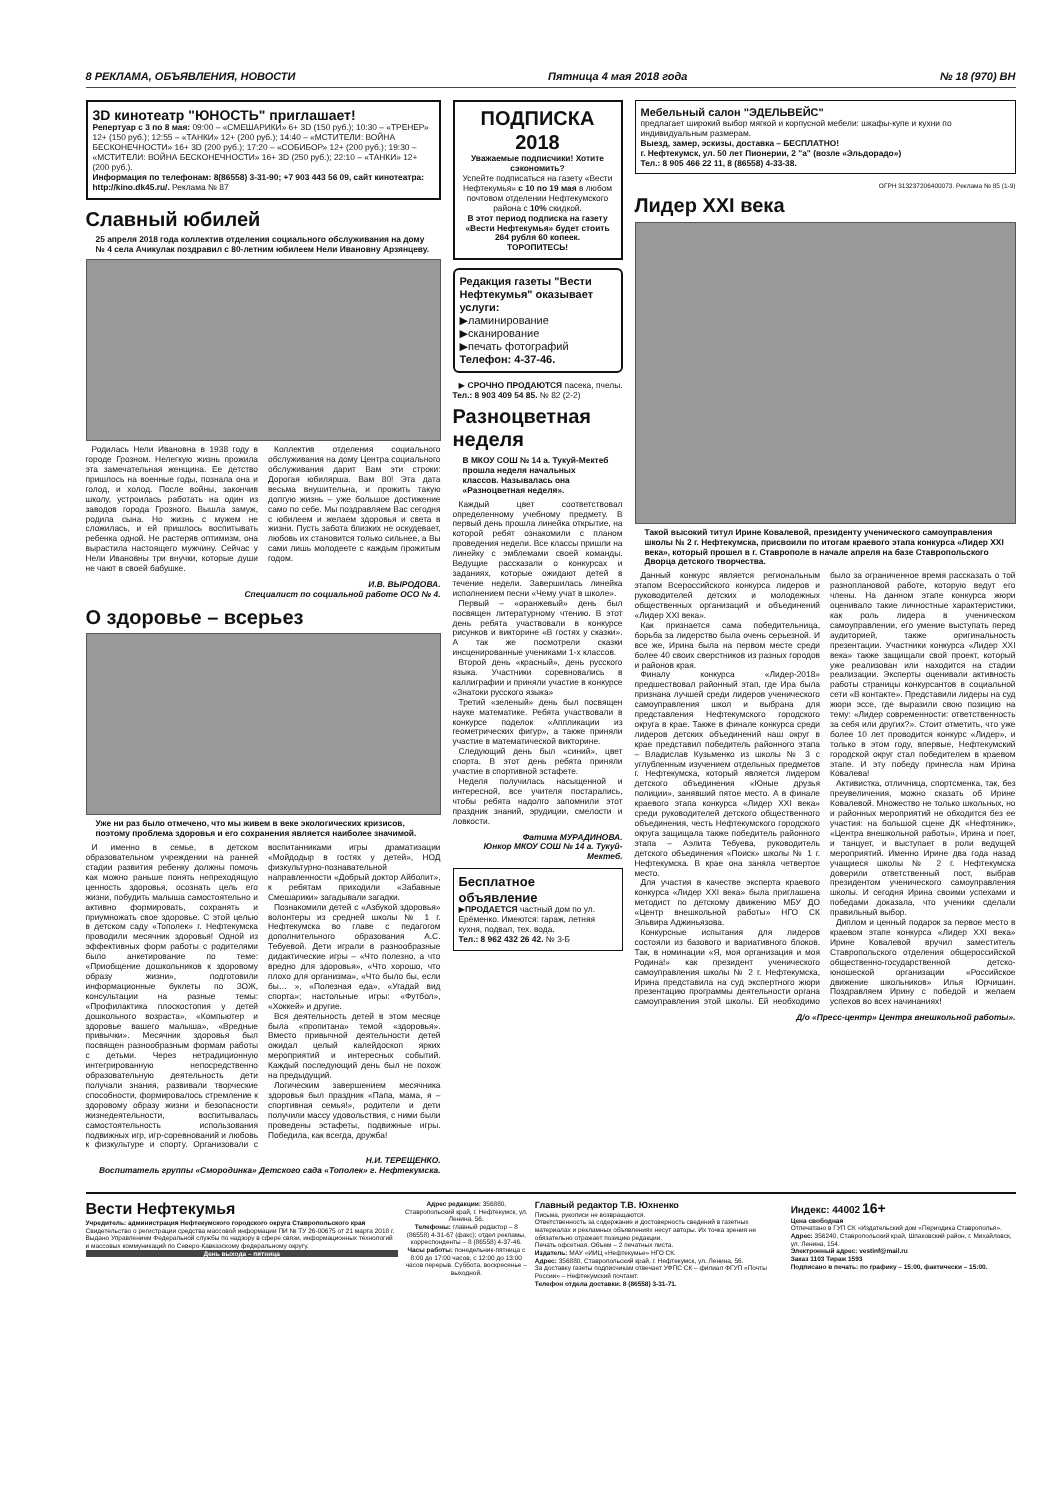8 РЕКЛАМА, ОБЪЯВЛЕНИЯ, НОВОСТИ Пятница 4 мая 2018 года № 18 (970) ВН
3D кинотеатр "ЮНОСТЬ" приглашает!
Репертуар с 3 по 8 мая: 09:00 – «СМЕШАРИКИ» 6+ 3D (150 руб.); 10:30 – «ТРЕНЕР» 12+ (150 руб.); 12:55 – «ТАНКИ» 12+ (200 руб.); 14:40 – «МСТИТЕЛИ: ВОЙНА БЕСКОНЕЧНОСТИ» 16+ 3D (200 руб.); 17:20 – «СОБИБОР» 12+ (200 руб.); 19:30 – «МСТИТЕЛИ: ВОЙНА БЕСКОНЕЧНОСТИ» 16+ 3D (250 руб.); 22:10 – «ТАНКИ» 12+ (200 руб.).
Информация по телефонам: 8(86558) 3-31-90; +7 903 443 56 09, сайт кинотеатра: http://kino.dk45.ru/. Реклама № 87
Славный юбилей
25 апреля 2018 года коллектив отделения социального обслуживания на дому № 4 села Ачикулак поздравил с 80-летним юбилеем Нели Ивановну Арзянцеву.
Родилась Нели Ивановна в 1938 году в городе Грозном. Нелегкую жизнь прожила эта замечательная женщина. Ее детство пришлось на военные годы, познала она и голод, и холод. После войны, закончив школу, устроилась работать на один из заводов города Грозного. Вышла замуж, родила сына. Но жизнь с мужем не сложилась, и ей пришлось воспитывать ребенка одной. Не растеряв оптимизм, она вырастила настоящего мужчину. Сейчас у Нели Ивановны три внучки, которые души не чают в своей бабушке.
Коллектив отделения социального обслуживания на дому Центра социального обслуживания дарит Вам эти строки: Дорогая юбилярша. Вам 80! Эта дата весьма внушительна, и прожить такую долгую жизнь – уже большое достижение само по себе. Мы поздравляем Вас сегодня с юбилеем и желаем здоровья и света в жизни. Пусть забота близких не оскудевает, любовь их становится только сильнее, а Вы сами лишь молодеете с каждым прожитым годом.
И.В. ВЫРОДОВА.
Специалист по социальной работе ОСО № 4.
О здоровье – всерьез
Уже ни раз было отмечено, что мы живем в веке экологических кризисов, поэтому проблема здоровья и его сохранения является наиболее значимой.
И именно в семье, в детском образовательном учреждении на ранней стадии развития ребенку должны помочь как можно раньше понять непреходящую ценность здоровья, осознать цель его жизни, побудить малыша самостоятельно и активно формировать, сохранять и приумножать свое здоровье. С этой целью в детском саду «Тополек» г. Нефтекумска проводили месячник здоровья! Одной из эффективных форм работы с родителями было анкетирование по теме: «Приобщение дошкольников к здоровому образу жизни», подготовили информационные буклеты по ЗОЖ, консультации на разные темы: «Профилактика плоскостопия у детей дошкольного возраста», «Компьютер и здоровье вашего малыша», «Вредные привычки». Месячник здоровья был посвящен разнообразным формам работы с детьми. Через нетрадиционную интегрированную непосредственно образовательную деятельность дети получали знания, развивали творческие способности, формировалось стремление к здоровому образу жизни и безопасности жизнедеятельности, воспитывалась самостоятельность использования подвижных игр, игр-соревнований и любовь к физкультуре и спорту. Организовали с воспитанниками игры драматизации «Мойдодыр в гостях у детей», НОД физкультурно-познавательной направленности «Добрый доктор Айболит», к ребятам приходили «Забавные Смешарики» загадывали загадки.
Познакомили детей с «Азбукой здоровья» волонтеры из средней школы № 1 г. Нефтекумска во главе с педагогом дополнительного образования А.С. Тебуевой. Дети играли в разнообразные дидактические игры – «Что полезно, а что вредно для здоровья», «Что хорошо, что плохо для организма», «Что было бы, если бы… », «Полезная еда», «Угадай вид спорта»; настольные игры: «Футбол», «Хоккей» и другие.
Вся деятельность детей в этом месяце была «пропитана» темой «здоровья». Вместо привычной деятельности детей ожидал целый калейдоскоп ярких мероприятий и интересных событий. Каждый последующий день был не похож на предыдущий.
Логическим завершением месячника здоровья был праздник «Папа, мама, я – спортивная семья!», родители и дети получили массу удовольствия, с ними были проведены эстафеты, подвижные игры. Победила, как всегда, дружба!
Н.И. ТЕРЕЩЕНКО.
Воспитатель группы «Смородинка» Детского сада «Тополек» г. Нефтекумска.
ПОДПИСКА 2018
Уважаемые подписчики! Хотите сэкономить?
Успейте подписаться на газету «Вести Нефтекумья» с 10 по 19 мая в любом почтовом отделении Нефтекумского района с 10% скидкой.
В этот период подписка на газету «Вести Нефтекумья» будет стоить 264 рубля 60 копеек.
ТОРОПИТЕСЬ!
Редакция газеты "Вести Нефтекумья" оказывает услуги:
▶ламинирование
▶сканирование
▶печать фотографий
Телефон: 4-37-46.
▶ СРОЧНО ПРОДАЮТСЯ пасека, пчелы. Тел.: 8 903 409 54 85. № 82 (2-2)
Разноцветная неделя
В МКОУ СОШ № 14 а. Тукуй-Мектеб прошла неделя начальных классов. Называлась она «Разноцветная неделя».
Каждый цвет соответствовал определенному учебному предмету. В первый день прошла линейка открытие, на которой ребят ознакомили с планом проведения недели. Все классы пришли на линейку с эмблемами своей команды. Ведущие рассказали о конкурсах и заданиях, которые ожидают детей в течение недели. Завершилась линейка исполнением песни «Чему учат в школе».
Первый – «оранжевый» день был посвящен литературному чтению. В этот день ребята участвовали в конкурсе рисунков и викторине «В гостях у сказки». А так же посмотрели сказки инсценированные учениками 1-х классов.
Второй день «красный», день русского языка. Участники соревновались в каллиграфии и приняли участие в конкурсе «Знатоки русского языка»
Третий «зеленый» день был посвящен науке математике. Ребята участвовали в конкурсе поделок «Аппликации из геометрических фигур», а также приняли участие в математической викторине.
Следующий день был «синий», цвет спорта. В этот день ребята приняли участие в спортивной эстафете.
Неделя получилась насыщенной и интересной, все учителя постарались, чтобы ребята надолго запомнили этот праздник знаний, эрудиции, смелости и ловкости.
Фатима МУРАДИНОВА.
Юнкор МКОУ СОШ № 14 а. Тукуй-Мектеб.
Бесплатное объявление
▶ПРОДАЕТСЯ частный дом по ул. Ерёменко. Имеются: гараж, летняя кухня, подвал, тех. вода.
Тел.: 8 962 432 26 42. № 3-Б
Мебельный салон "ЭДЕЛЬВЕЙС"
предлагает широкий выбор мягкой и корпусной мебели: шкафы-купе и кухни по индивидуальным размерам.
Выезд, замер, эскизы, доставка – БЕСПЛАТНО!
г. Нефтекумск, ул. 50 лет Пионерии, 2 "а" (возле «Эльдорадо»)
Тел.: 8 905 466 22 11, 8 (86558) 4-33-38.
ОГРН 313237206400073. Реклама № 85 (1-9)
Лидер XXI века
Такой высокий титул Ирине Ковалевой, президенту ученического самоуправления школы № 2 г. Нефтекумска, присвоили по итогам краевого этапа конкурса «Лидер XXI века», который прошел в г. Ставрополе в начале апреля на базе Ставропольского Дворца детского творчества.
Данный конкурс является региональным этапом Всероссийского конкурса лидеров и руководителей детских и молодежных общественных организаций и объединений «Лидер XXI века».
Как признается сама победительница, борьба за лидерство была очень серьезной. И все же, Ирина была на первом месте среди более 40 своих сверстников из разных городов и районов края.
Финалу конкурса «Лидер-2018» предшествовал районный этап, где Ира была признана лучшей среди лидеров ученического самоуправления школ и выбрана для представления Нефтекумского городского округа в крае. Также в финале конкурса среди лидеров детских объединений наш округ в крае представил победитель районного этапа – Владислав Кузьменко из школы № 3 с углубленным изучением отдельных предметов г. Нефтекумска, который является лидером детского объединения «Юные друзья полиции», занявший пятое место. А в финале краевого этапа конкурса «Лидер XXI века» среди руководителей детского общественного объединения, честь Нефтекумского городского округа защищала также победитель районного этапа – Аэлита Тебуева, руководитель детского объединения «Поиск» школы № 1 г. Нефтекумска. В крае она заняла четвертое место.
Для участия в качестве эксперта краевого конкурса «Лидер XXI века» была приглашена методист по детскому движению МБУ ДО «Центр внешкольной работы» НГО СК Эльвира Аджиньязова.
Конкурсные испытания для лидеров состояли из базового и вариативного блоков. Так, в номинации «Я, моя организация и моя Родина!» как президент ученического самоуправления школы № 2 г. Нефтекумска, Ирина представила на суд экспертного жюри презентацию программы деятельности органа самоуправления этой школы. Ей необходимо было за ограниченное время рассказать о той разноплановой работе, которую ведут его члены. На данном этапе конкурса жюри оценивало такие личностные характеристики, как роль лидера в ученическом самоуправлении, его умение выступать перед аудиторией, также оригинальность презентации. Участники конкурса «Лидер XXI века» также защищали свой проект, который уже реализован или находится на стадии реализации. Эксперты оценивали активность работы страницы конкурсантов в социальной сети «В контакте». Представили лидеры на суд жюри эссе, где выразили свою позицию на тему: «Лидер современности: ответственность за себя или других?». Стоит отметить, что уже более 10 лет проводится конкурс «Лидер», и только в этом году, впервые, Нефтекумский городской округ стал победителем в краевом этапе. И эту победу принесла нам Ирина Ковалева!
Активистка, отличница, спортсменка, так, без преувеличения, можно сказать об Ирине Ковалевой. Множество не только школьных, но и районных мероприятий не обходится без ее участия: на большой сцене ДК «Нефтяник», «Центра внешкольной работы», Ирина и поет, и танцует, и выступает в роли ведущей мероприятий. Именно Ирине два года назад учащиеся школы № 2 г. Нефтекумска доверили ответственный пост, выбрав президентом ученического самоуправления школы. И сегодня Ирина своими успехами и победами доказала, что ученики сделали правильный выбор.
Диплом и ценный подарок за первое место в краевом этапе конкурса «Лидер XXI века» Ирине Ковалевой вручил заместитель Ставропольского отделения общероссийской общественно-государственной детско-юношеской организации «Российское движение школьников» Илья Юрчишин. Поздравляем Ирину с победой и желаем успехов во всех начинаниях!
Д/о «Пресс-центр» Центра внешкольной работы».
Вести Нефтекумья
Учредитель: администрация Нефтекумского городского округа Ставропольского края
Свидетельство о регистрации средства массовой информации ПИ № ТУ 26-00675 от 21 марта 2018 г. Выдано Управлением Федеральной службы по надзору в сфере связи, информационных технологий и массовых коммуникаций по Северо-Кавказскому федеральному округу.
День выхода – пятница
Адрес редакции: 356880, Ставропольский край, г. Нефтекумск, ул. Ленина, 56.
Телефоны: главный редактор – 8 (86558) 4-31-67 (факс); отдел рекламы, корреспонденты – 8 (86558) 4-37-46.
Часы работы: понедельник-пятница с 8:00 до 17:00 часов, с 12:00 до 13:00 часов перерыв. Суббота, воскресенье – выходной.
Главный редактор Т.В. Юхненко
Письма, рукописи не возвращаются.
Ответственность за содержание и достоверность сведений в газетных материалах и рекламных объявлениях несут авторы. Их точка зрения не обязательно отражает позицию редакции.
Печать офсетная. Объем – 2 печатных листа.
Издатель: МАУ «ИИЦ «Нефтекумье» НГО СК.
Адрес: 356880, Ставропольский край, г. Нефтекумск, ул. Ленина, 56.
За доставку газеты подписчикам отвечает УФПС СК – филиал ФГУП «Почты России» – Нефтекумский почтамт.
Телефон отдела доставки: 8 (86558) 3-31-71.
Индекс: 44002 16+
Цена свободная
Отпечатано в ГУП СК «Издательский дом «Периодика Ставрополья». Адрес: 356240, Ставропольский край, Шпаковский район, г. Михайловск, ул. Ленина, 154.
Электронный адрес: vestinf@mail.ru
Заказ 1103 Тираж 1593
Подписано в печать: по графику – 15:00, фактически – 15:00.